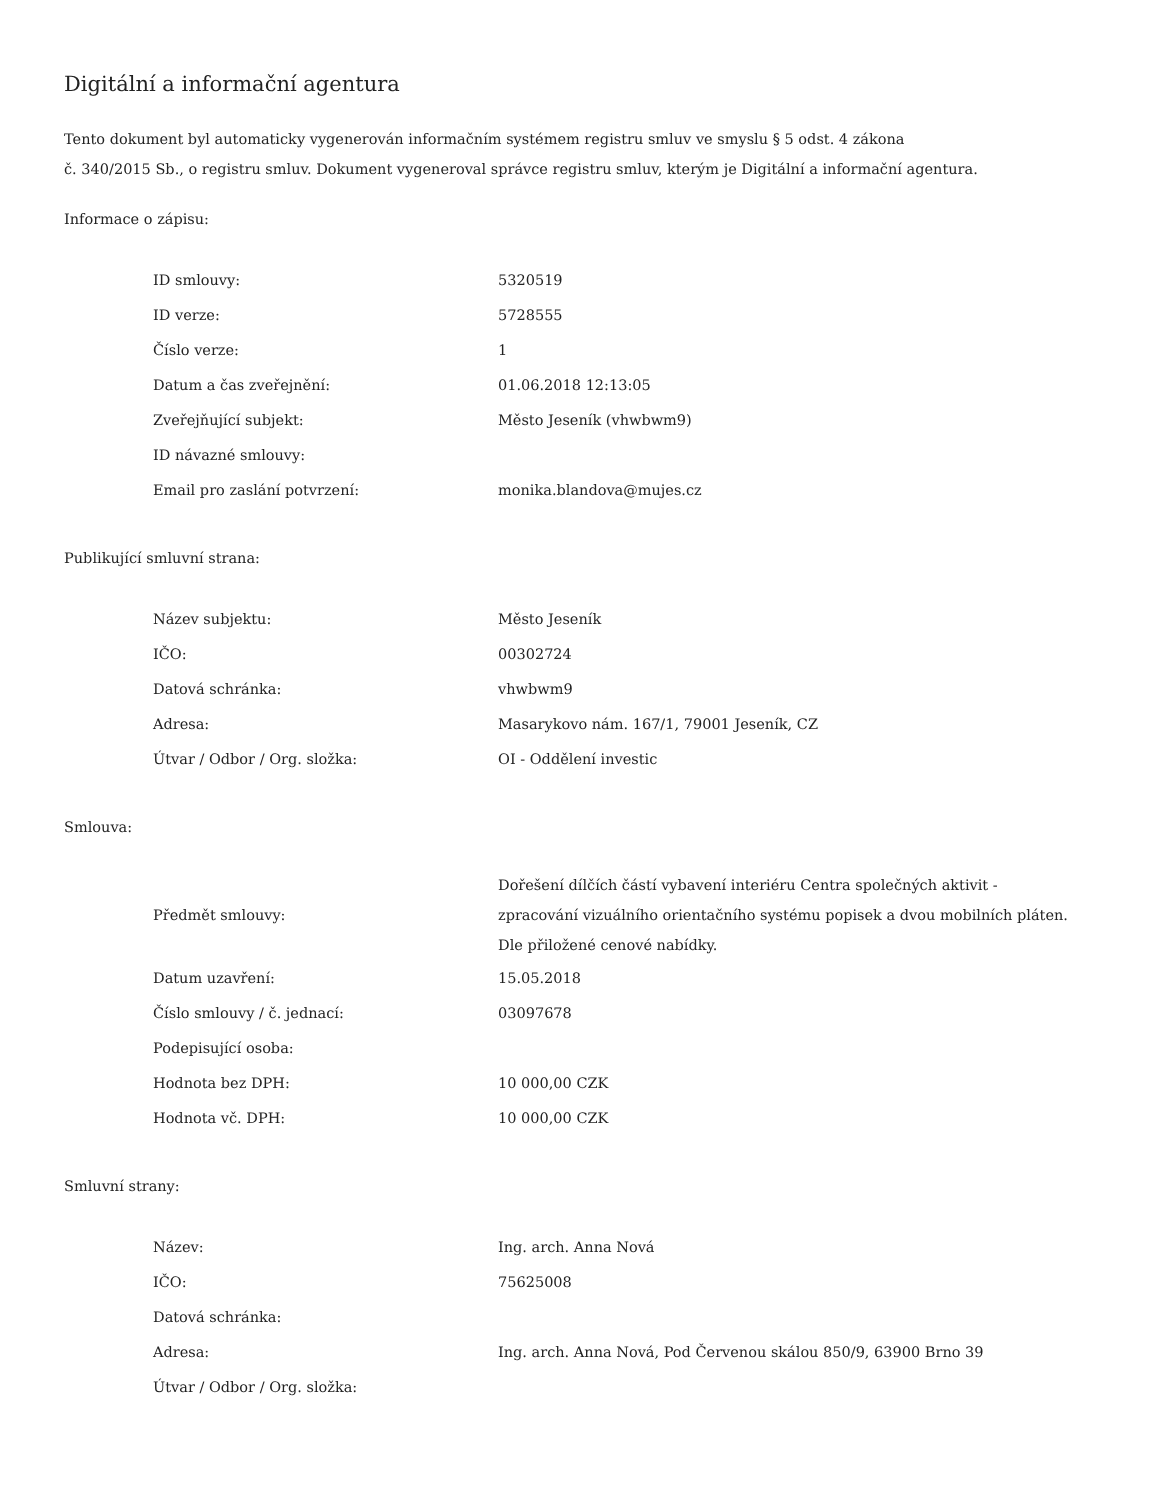Digitální a informační agentura
Tento dokument byl automaticky vygenerován informačním systémem registru smluv ve smyslu § 5 odst. 4 zákona
č. 340/2015 Sb., o registru smluv. Dokument vygeneroval správce registru smluv, kterým je Digitální a informační agentura.
Informace o zápisu:
| ID smlouvy: | 5320519 |
| ID verze: | 5728555 |
| Číslo verze: | 1 |
| Datum a čas zveřejnění: | 01.06.2018 12:13:05 |
| Zveřejňující subjekt: | Město Jeseník (vhwbwm9) |
| ID návazné smlouvy: | |
| Email pro zaslání potvrzení: | monika.blandova@mujes.cz |
Publikující smluvní strana:
| Název subjektu: | Město Jeseník |
| IČO: | 00302724 |
| Datová schránka: | vhwbwm9 |
| Adresa: | Masarykovo nám. 167/1, 79001 Jeseník, CZ |
| Útvar / Odbor / Org. složka: | OI - Oddělení investic |
Smlouva:
| Předmět smlouvy: | Dořešení dílčích částí vybavení interiéru Centra společných aktivit - zpracování vizuálního orientačního systému popisek a dvou mobilních pláten. Dle přiložené cenové nabídky. |
| Datum uzavření: | 15.05.2018 |
| Číslo smlouvy / č. jednací: | 03097678 |
| Podepisující osoba: | |
| Hodnota bez DPH: | 10 000,00 CZK |
| Hodnota vč. DPH: | 10 000,00 CZK |
Smluvní strany:
| Název: | Ing. arch. Anna Nová |
| IČO: | 75625008 |
| Datová schránka: | |
| Adresa: | Ing. arch. Anna Nová, Pod Červenou skálou 850/9, 63900 Brno 39 |
| Útvar / Odbor / Org. složka: | |